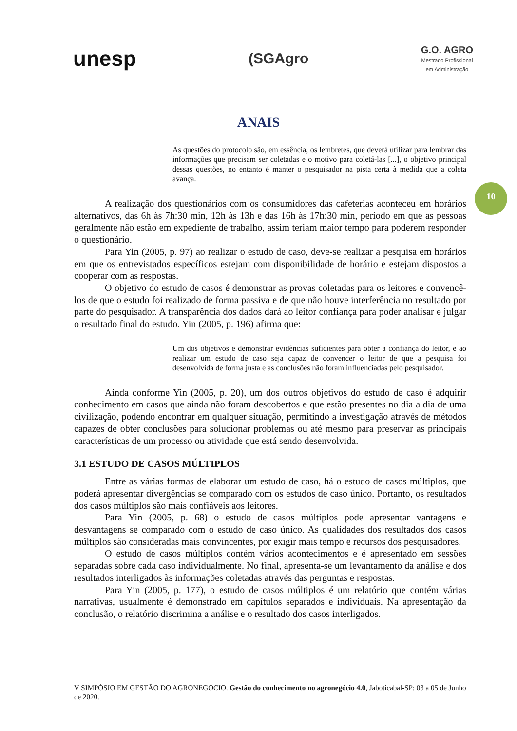unesp
(SGAgro
G.O. AGRO
Mestrado Profissional
em Administração
ANAIS
10
As questões do protocolo são, em essência, os lembretes, que deverá utilizar para lembrar das informações que precisam ser coletadas e o motivo para coletá-las [...], o objetivo principal dessas questões, no entanto é manter o pesquisador na pista certa à medida que a coleta avança.
A realização dos questionários com os consumidores das cafeterias aconteceu em horários alternativos, das 6h às 7h:30 min, 12h às 13h e das 16h às 17h:30 min, período em que as pessoas geralmente não estão em expediente de trabalho, assim teriam maior tempo para poderem responder o questionário.
Para Yin (2005, p. 97) ao realizar o estudo de caso, deve-se realizar a pesquisa em horários em que os entrevistados específicos estejam com disponibilidade de horário e estejam dispostos a cooperar com as respostas.
O objetivo do estudo de casos é demonstrar as provas coletadas para os leitores e convencê-los de que o estudo foi realizado de forma passiva e de que não houve interferência no resultado por parte do pesquisador. A transparência dos dados dará ao leitor confiança para poder analisar e julgar o resultado final do estudo. Yin (2005, p. 196) afirma que:
Um dos objetivos é demonstrar evidências suficientes para obter a confiança do leitor, e ao realizar um estudo de caso seja capaz de convencer o leitor de que a pesquisa foi desenvolvida de forma justa e as conclusões não foram influenciadas pelo pesquisador.
Ainda conforme Yin (2005, p. 20), um dos outros objetivos do estudo de caso é adquirir conhecimento em casos que ainda não foram descobertos e que estão presentes no dia a dia de uma civilização, podendo encontrar em qualquer situação, permitindo a investigação através de métodos capazes de obter conclusões para solucionar problemas ou até mesmo para preservar as principais características de um processo ou atividade que está sendo desenvolvida.
3.1 ESTUDO DE CASOS MÚLTIPLOS
Entre as várias formas de elaborar um estudo de caso, há o estudo de casos múltiplos, que poderá apresentar divergências se comparado com os estudos de caso único. Portanto, os resultados dos casos múltiplos são mais confiáveis aos leitores.
Para Yin (2005, p. 68) o estudo de casos múltiplos pode apresentar vantagens e desvantagens se comparado com o estudo de caso único. As qualidades dos resultados dos casos múltiplos são consideradas mais convincentes, por exigir mais tempo e recursos dos pesquisadores.
O estudo de casos múltiplos contém vários acontecimentos e é apresentado em sessões separadas sobre cada caso individualmente. No final, apresenta-se um levantamento da análise e dos resultados interligados às informações coletadas através das perguntas e respostas.
Para Yin (2005, p. 177), o estudo de casos múltiplos é um relatório que contém várias narrativas, usualmente é demonstrado em capítulos separados e individuais. Na apresentação da conclusão, o relatório discrimina a análise e o resultado dos casos interligados.
V SIMPÓSIO EM GESTÃO DO AGRONEGÓCIO. Gestão do conhecimento no agronegócio 4.0, Jaboticabal-SP: 03 a 05 de Junho de 2020.